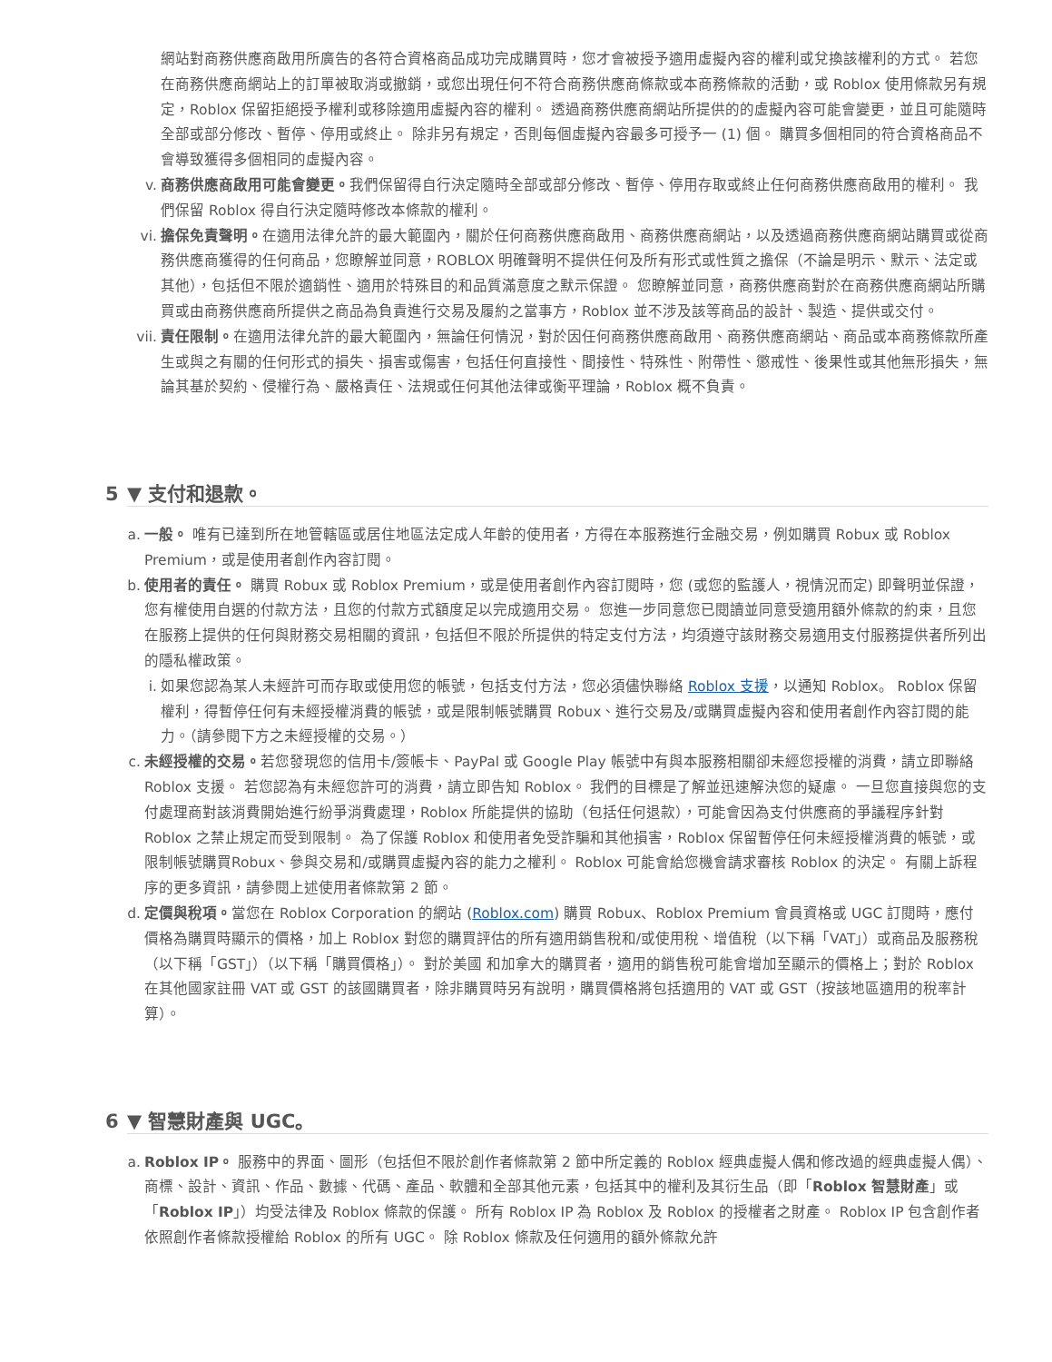網站對商務供應商啟用所廣告的各符合資格商品成功完成購買時，您才會被授予適用虛擬內容的權利或兌換該權利的方式。 若您在商務供應商網站上的訂單被取消或撤銷，或您出現任何不符合商務供應商條款或本商務條款的活動，或 Roblox 使用條款另有規定，Roblox 保留拒絕授予權利或移除適用虛擬內容的權利。 透過商務供應商網站所提供的的虛擬內容可能會變更，並且可能隨時全部或部分修改、暫停、停用或終止。 除非另有規定，否則每個虛擬內容最多可授予一 (1) 個。 購買多個相同的符合資格商品不會導致獲得多個相同的虛擬內容。
v. 商務供應商啟用可能會變更。我們保留得自行決定隨時全部或部分修改、暫停、停用存取或終止任何商務供應商啟用的權利。 我們保留 Roblox 得自行決定隨時修改本條款的權利。
vi. 擔保免責聲明。在適用法律允許的最大範圍內，關於任何商務供應商啟用、商務供應商網站，以及透過商務供應商網站購買或從商務供應商獲得的任何商品，您瞭解並同意，ROBLOX 明確聲明不提供任何及所有形式或性質之擔保（不論是明示、默示、法定或其他），包括但不限於適銷性、適用於特殊目的和品質滿意度之默示保證。 您瞭解並同意，商務供應商對於在商務供應商網站所購買或由商務供應商所提供之商品為負責進行交易及履約之當事方，Roblox 並不涉及該等商品的設計、製造、提供或交付。
vii. 責任限制。在適用法律允許的最大範圍內，無論任何情況，對於因任何商務供應商啟用、商務供應商網站、商品或本商務條款所產生或與之有關的任何形式的損失、損害或傷害，包括任何直接性、間接性、特殊性、附帶性、懲戒性、後果性或其他無形損失，無論其基於契約、侵權行為、嚴格責任、法規或任何其他法律或衡平理論，Roblox 概不負責。
5 ▼ 支付和退款。
a. 一般。 唯有已達到所在地管轄區或居住地區法定成人年齡的使用者，方得在本服務進行金融交易，例如購買 Robux 或 Roblox Premium，或是使用者創作內容訂閱。
b. 使用者的責任。 購買 Robux 或 Roblox Premium，或是使用者創作內容訂閱時，您 (或您的監護人，視情況而定) 即聲明並保證，您有權使用自選的付款方法，且您的付款方式額度足以完成適用交易。 您進一步同意您已閱讀並同意受適用額外條款的約束，且您在服務上提供的任何與財務交易相關的資訊，包括但不限於所提供的特定支付方法，均須遵守該財務交易適用支付服務提供者所列出的隱私權政策。
i. 如果您認為某人未經許可而存取或使用您的帳號，包括支付方法，您必須儘快聯絡 Roblox 支援，以通知 Roblox。 Roblox 保留權利，得暫停任何有未經授權消費的帳號，或是限制帳號購買 Robux、進行交易及/或購買虛擬內容和使用者創作內容訂閱的能力。（請參閱下方之未經授權的交易。）
c. 未經授權的交易。若您發現您的信用卡/簽帳卡、PayPal 或 Google Play 帳號中有與本服務相關卻未經您授權的消費，請立即聯絡 Roblox 支援。 若您認為有未經您許可的消費，請立即告知 Roblox。 我們的目標是了解並迅速解決您的疑慮。 一旦您直接與您的支付處理商對該消費開始進行紛爭消費處理，Roblox 所能提供的協助（包括任何退款），可能會因為支付供應商的爭議程序針對 Roblox 之禁止規定而受到限制。 為了保護 Roblox 和使用者免受詐騙和其他損害，Roblox 保留暫停任何未經授權消費的帳號，或限制帳號購買Robux、參與交易和/或購買虛擬內容的能力之權利。 Roblox 可能會給您機會請求審核 Roblox 的決定。 有關上訴程序的更多資訊，請參閱上述使用者條款第 2 節。
d. 定價與稅項。當您在 Roblox Corporation 的網站 (Roblox.com) 購買 Robux、Roblox Premium 會員資格或 UGC 訂閱時，應付價格為購買時顯示的價格，加上 Roblox 對您的購買評估的所有適用銷售稅和/或使用稅、增值稅（以下稱「VAT」）或商品及服務稅（以下稱「GST」）（以下稱「購買價格」）。 對於美國 和加拿大的購買者，適用的銷售稅可能會增加至顯示的價格上；對於 Roblox 在其他國家註冊 VAT 或 GST 的該國購買者，除非購買時另有說明，購買價格將包括適用的 VAT 或 GST（按該地區適用的稅率計算）。
6 ▼ 智慧財產與 UGC。
a. Roblox IP。 服務中的界面、圖形（包括但不限於創作者條款第 2 節中所定義的 Roblox 經典虛擬人偶和修改過的經典虛擬人偶）、商標、設計、資訊、作品、數據、代碼、產品、軟體和全部其他元素，包括其中的權利及其衍生品（即「Roblox 智慧財產」或「Roblox IP」）均受法律及 Roblox 條款的保護。 所有 Roblox IP 為 Roblox 及 Roblox 的授權者之財產。 Roblox IP 包含創作者依照創作者條款授權給 Roblox 的所有 UGC。 除 Roblox 條款及任何適用的額外條款允許